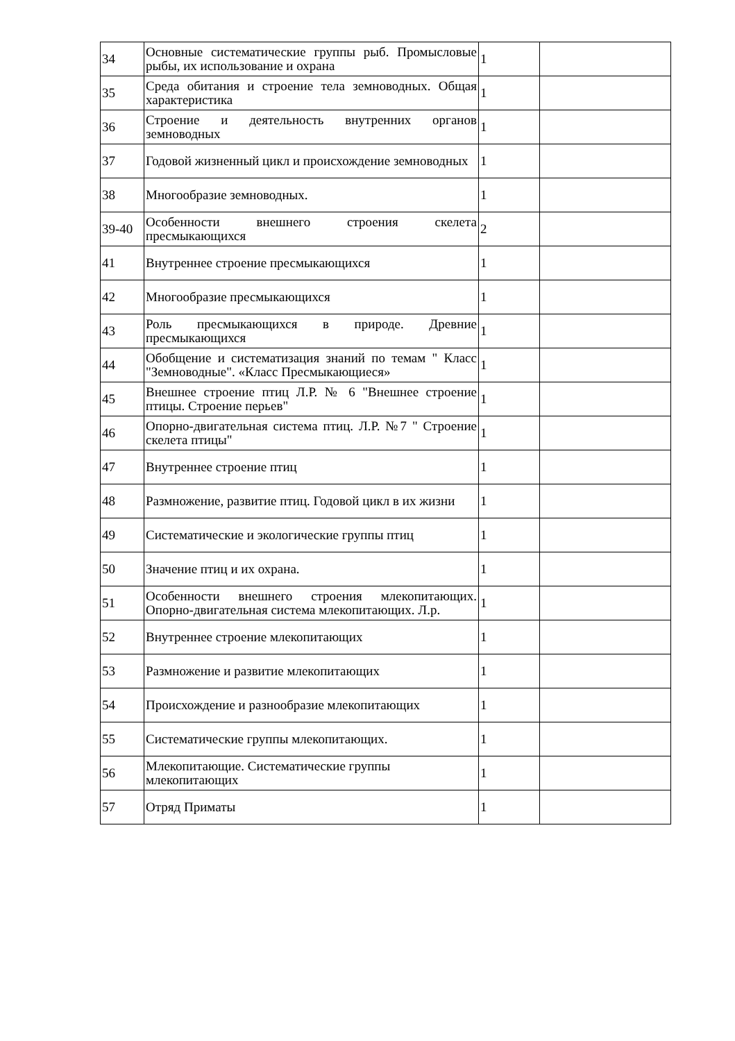| 34 | Основные систематические группы рыб. Промысловые рыбы, их использование и охрана | 1 | |
| 35 | Среда обитания и строение тела земноводных. Общая характеристика | 1 | |
| 36 | Строение и деятельность внутренних органов земноводных | 1 | |
| 37 | Годовой жизненный цикл и происхождение земноводных | 1 | |
| 38 | Многообразие земноводных. | 1 | |
| 39-40 | Особенности внешнего строения скелета пресмыкающихся | 2 | |
| 41 | Внутреннее строение пресмыкающихся | 1 | |
| 42 | Многообразие пресмыкающихся | 1 | |
| 43 | Роль пресмыкающихся в природе. Древние пресмыкающихся | 1 | |
| 44 | Обобщение и систематизация знаний по темам " Класс "Земноводные". «Класс Пресмыкающиеся» | 1 | |
| 45 | Внешнее строение птиц Л.Р. № 6 "Внешнее строение птицы. Строение перьев" | 1 | |
| 46 | Опорно-двигательная система птиц. Л.Р. №7 " Строение скелета птицы" | 1 | |
| 47 | Внутреннее строение птиц | 1 | |
| 48 | Размножение, развитие птиц. Годовой цикл в их жизни | 1 | |
| 49 | Систематические и экологические группы птиц | 1 | |
| 50 | Значение птиц и их охрана. | 1 | |
| 51 | Особенности внешнего строения млекопитающих. Опорно-двигательная система млекопитающих. Л.р. | 1 | |
| 52 | Внутреннее строение млекопитающих | 1 | |
| 53 | Размножение и развитие млекопитающих | 1 | |
| 54 | Происхождение и разнообразие млекопитающих | 1 | |
| 55 | Систематические группы млекопитающих. | 1 | |
| 56 | Млекопитающие. Систематические группы млекопитающих | 1 | |
| 57 | Отряд Приматы | 1 | |